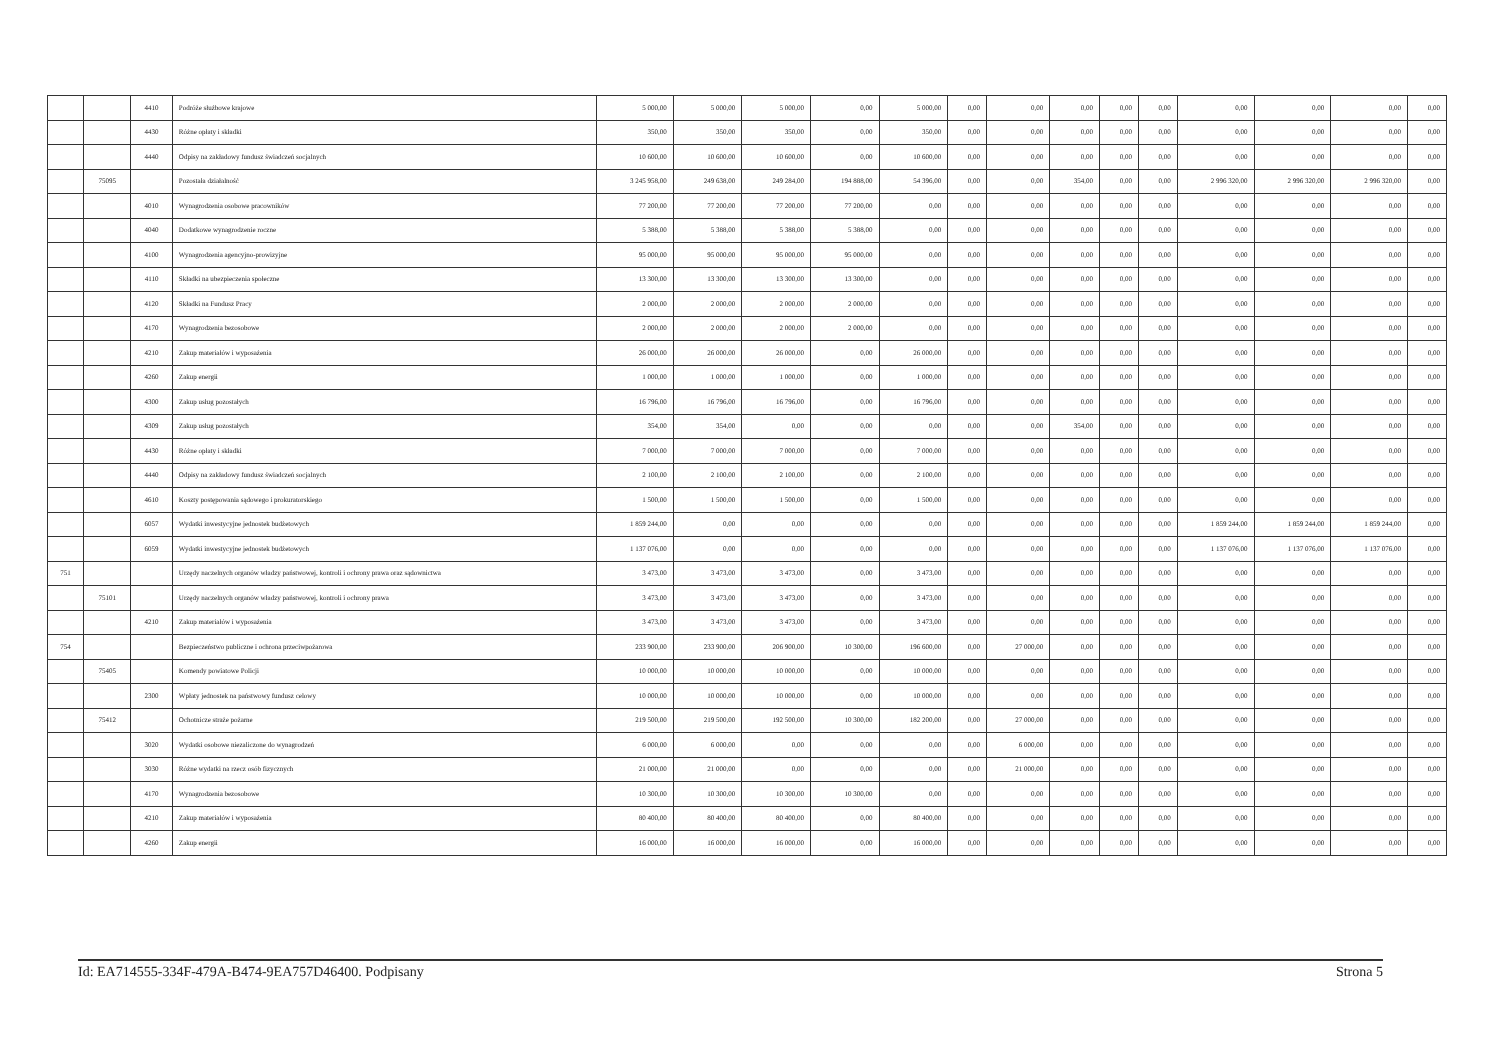| | | 4410 | Podróże służbowe krajowe | 5 000,00 | 5 000,00 | 5 000,00 | 0,00 | 5 000,00 | 0,00 | 0,00 | 0,00 | 0,00 | 0,00 | 0,00 | 0,00 | 0,00 | 0,00 |
| | | 4430 | Różne opłaty i składki | 350,00 | 350,00 | 350,00 | 0,00 | 350,00 | 0,00 | 0,00 | 0,00 | 0,00 | 0,00 | 0,00 | 0,00 | 0,00 | 0,00 |
| | | 4440 | Odpisy na zakładowy fundusz świadczeń socjalnych | 10 600,00 | 10 600,00 | 10 600,00 | 0,00 | 10 600,00 | 0,00 | 0,00 | 0,00 | 0,00 | 0,00 | 0,00 | 0,00 | 0,00 | 0,00 |
| | 75095 | | Pozostała działalność | 3 245 958,00 | 249 638,00 | 249 284,00 | 194 888,00 | 54 396,00 | 0,00 | 0,00 | 354,00 | 0,00 | 0,00 | 2 996 320,00 | 2 996 320,00 | 2 996 320,00 | 0,00 |
| | | 4010 | Wynagrodzenia osobowe pracowników | 77 200,00 | 77 200,00 | 77 200,00 | 77 200,00 | 0,00 | 0,00 | 0,00 | 0,00 | 0,00 | 0,00 | 0,00 | 0,00 | 0,00 | 0,00 |
| | | 4040 | Dodatkowe wynagrodzenie roczne | 5 388,00 | 5 388,00 | 5 388,00 | 5 388,00 | 0,00 | 0,00 | 0,00 | 0,00 | 0,00 | 0,00 | 0,00 | 0,00 | 0,00 | 0,00 |
| | | 4100 | Wynagrodzenia agencyjno-prowizyjne | 95 000,00 | 95 000,00 | 95 000,00 | 95 000,00 | 0,00 | 0,00 | 0,00 | 0,00 | 0,00 | 0,00 | 0,00 | 0,00 | 0,00 | 0,00 |
| | | 4110 | Składki na ubezpieczenia społeczne | 13 300,00 | 13 300,00 | 13 300,00 | 13 300,00 | 0,00 | 0,00 | 0,00 | 0,00 | 0,00 | 0,00 | 0,00 | 0,00 | 0,00 | 0,00 |
| | | 4120 | Składki na Fundusz Pracy | 2 000,00 | 2 000,00 | 2 000,00 | 2 000,00 | 0,00 | 0,00 | 0,00 | 0,00 | 0,00 | 0,00 | 0,00 | 0,00 | 0,00 | 0,00 |
| | | 4170 | Wynagrodzenia bezosobowe | 2 000,00 | 2 000,00 | 2 000,00 | 2 000,00 | 0,00 | 0,00 | 0,00 | 0,00 | 0,00 | 0,00 | 0,00 | 0,00 | 0,00 | 0,00 |
| | | 4210 | Zakup materiałów i wyposażenia | 26 000,00 | 26 000,00 | 26 000,00 | 0,00 | 26 000,00 | 0,00 | 0,00 | 0,00 | 0,00 | 0,00 | 0,00 | 0,00 | 0,00 | 0,00 |
| | | 4260 | Zakup energii | 1 000,00 | 1 000,00 | 1 000,00 | 0,00 | 1 000,00 | 0,00 | 0,00 | 0,00 | 0,00 | 0,00 | 0,00 | 0,00 | 0,00 | 0,00 |
| | | 4300 | Zakup usług pozostałych | 16 796,00 | 16 796,00 | 16 796,00 | 0,00 | 16 796,00 | 0,00 | 0,00 | 0,00 | 0,00 | 0,00 | 0,00 | 0,00 | 0,00 | 0,00 |
| | | 4309 | Zakup usług pozostałych | 354,00 | 354,00 | 0,00 | 0,00 | 0,00 | 0,00 | 0,00 | 354,00 | 0,00 | 0,00 | 0,00 | 0,00 | 0,00 | 0,00 |
| | | 4430 | Różne opłaty i składki | 7 000,00 | 7 000,00 | 7 000,00 | 0,00 | 7 000,00 | 0,00 | 0,00 | 0,00 | 0,00 | 0,00 | 0,00 | 0,00 | 0,00 | 0,00 |
| | | 4440 | Odpisy na zakładowy fundusz świadczeń socjalnych | 2 100,00 | 2 100,00 | 2 100,00 | 0,00 | 2 100,00 | 0,00 | 0,00 | 0,00 | 0,00 | 0,00 | 0,00 | 0,00 | 0,00 | 0,00 |
| | | 4610 | Koszty postępowania sądowego i prokuratorskiego | 1 500,00 | 1 500,00 | 1 500,00 | 0,00 | 1 500,00 | 0,00 | 0,00 | 0,00 | 0,00 | 0,00 | 0,00 | 0,00 | 0,00 | 0,00 |
| | | 6057 | Wydatki inwestycyjne jednostek budżetowych | 1 859 244,00 | 0,00 | 0,00 | 0,00 | 0,00 | 0,00 | 0,00 | 0,00 | 0,00 | 0,00 | 1 859 244,00 | 1 859 244,00 | 1 859 244,00 | 0,00 |
| | | 6059 | Wydatki inwestycyjne jednostek budżetowych | 1 137 076,00 | 0,00 | 0,00 | 0,00 | 0,00 | 0,00 | 0,00 | 0,00 | 0,00 | 0,00 | 1 137 076,00 | 1 137 076,00 | 1 137 076,00 | 0,00 |
| 751 | | | Urzędy naczelnych organów władzy państwowej, kontroli i ochrony prawa oraz sądownictwa | 3 473,00 | 3 473,00 | 3 473,00 | 0,00 | 3 473,00 | 0,00 | 0,00 | 0,00 | 0,00 | 0,00 | 0,00 | 0,00 | 0,00 | 0,00 |
| | 75101 | | Urzędy naczelnych organów władzy państwowej, kontroli i ochrony prawa | 3 473,00 | 3 473,00 | 3 473,00 | 0,00 | 3 473,00 | 0,00 | 0,00 | 0,00 | 0,00 | 0,00 | 0,00 | 0,00 | 0,00 | 0,00 |
| | | 4210 | Zakup materiałów i wyposażenia | 3 473,00 | 3 473,00 | 3 473,00 | 0,00 | 3 473,00 | 0,00 | 0,00 | 0,00 | 0,00 | 0,00 | 0,00 | 0,00 | 0,00 | 0,00 |
| 754 | | | Bezpieczeństwo publiczne i ochrona przeciwpożarowa | 233 900,00 | 233 900,00 | 206 900,00 | 10 300,00 | 196 600,00 | 0,00 | 27 000,00 | 0,00 | 0,00 | 0,00 | 0,00 | 0,00 | 0,00 | 0,00 |
| | 75405 | | Komendy powiatowe Policji | 10 000,00 | 10 000,00 | 10 000,00 | 0,00 | 10 000,00 | 0,00 | 0,00 | 0,00 | 0,00 | 0,00 | 0,00 | 0,00 | 0,00 | 0,00 |
| | | 2300 | Wpłaty jednostek na państwowy fundusz celowy | 10 000,00 | 10 000,00 | 10 000,00 | 0,00 | 10 000,00 | 0,00 | 0,00 | 0,00 | 0,00 | 0,00 | 0,00 | 0,00 | 0,00 | 0,00 |
| | 75412 | | Ochotnicze straże pożarne | 219 500,00 | 219 500,00 | 192 500,00 | 10 300,00 | 182 200,00 | 0,00 | 27 000,00 | 0,00 | 0,00 | 0,00 | 0,00 | 0,00 | 0,00 | 0,00 |
| | | 3020 | Wydatki osobowe niezaliczone do wynagrodzeń | 6 000,00 | 6 000,00 | 0,00 | 0,00 | 0,00 | 0,00 | 6 000,00 | 0,00 | 0,00 | 0,00 | 0,00 | 0,00 | 0,00 | 0,00 |
| | | 3030 | Różne wydatki na rzecz osób fizycznych | 21 000,00 | 21 000,00 | 0,00 | 0,00 | 0,00 | 0,00 | 21 000,00 | 0,00 | 0,00 | 0,00 | 0,00 | 0,00 | 0,00 | 0,00 |
| | | 4170 | Wynagrodzenia bezosobowe | 10 300,00 | 10 300,00 | 10 300,00 | 10 300,00 | 0,00 | 0,00 | 0,00 | 0,00 | 0,00 | 0,00 | 0,00 | 0,00 | 0,00 | 0,00 |
| | | 4210 | Zakup materiałów i wyposażenia | 80 400,00 | 80 400,00 | 80 400,00 | 0,00 | 80 400,00 | 0,00 | 0,00 | 0,00 | 0,00 | 0,00 | 0,00 | 0,00 | 0,00 | 0,00 |
| | | 4260 | Zakup energii | 16 000,00 | 16 000,00 | 16 000,00 | 0,00 | 16 000,00 | 0,00 | 0,00 | 0,00 | 0,00 | 0,00 | 0,00 | 0,00 | 0,00 | 0,00 |
Id: EA714555-334F-479A-B474-9EA757D46400. Podpisany Strona 5